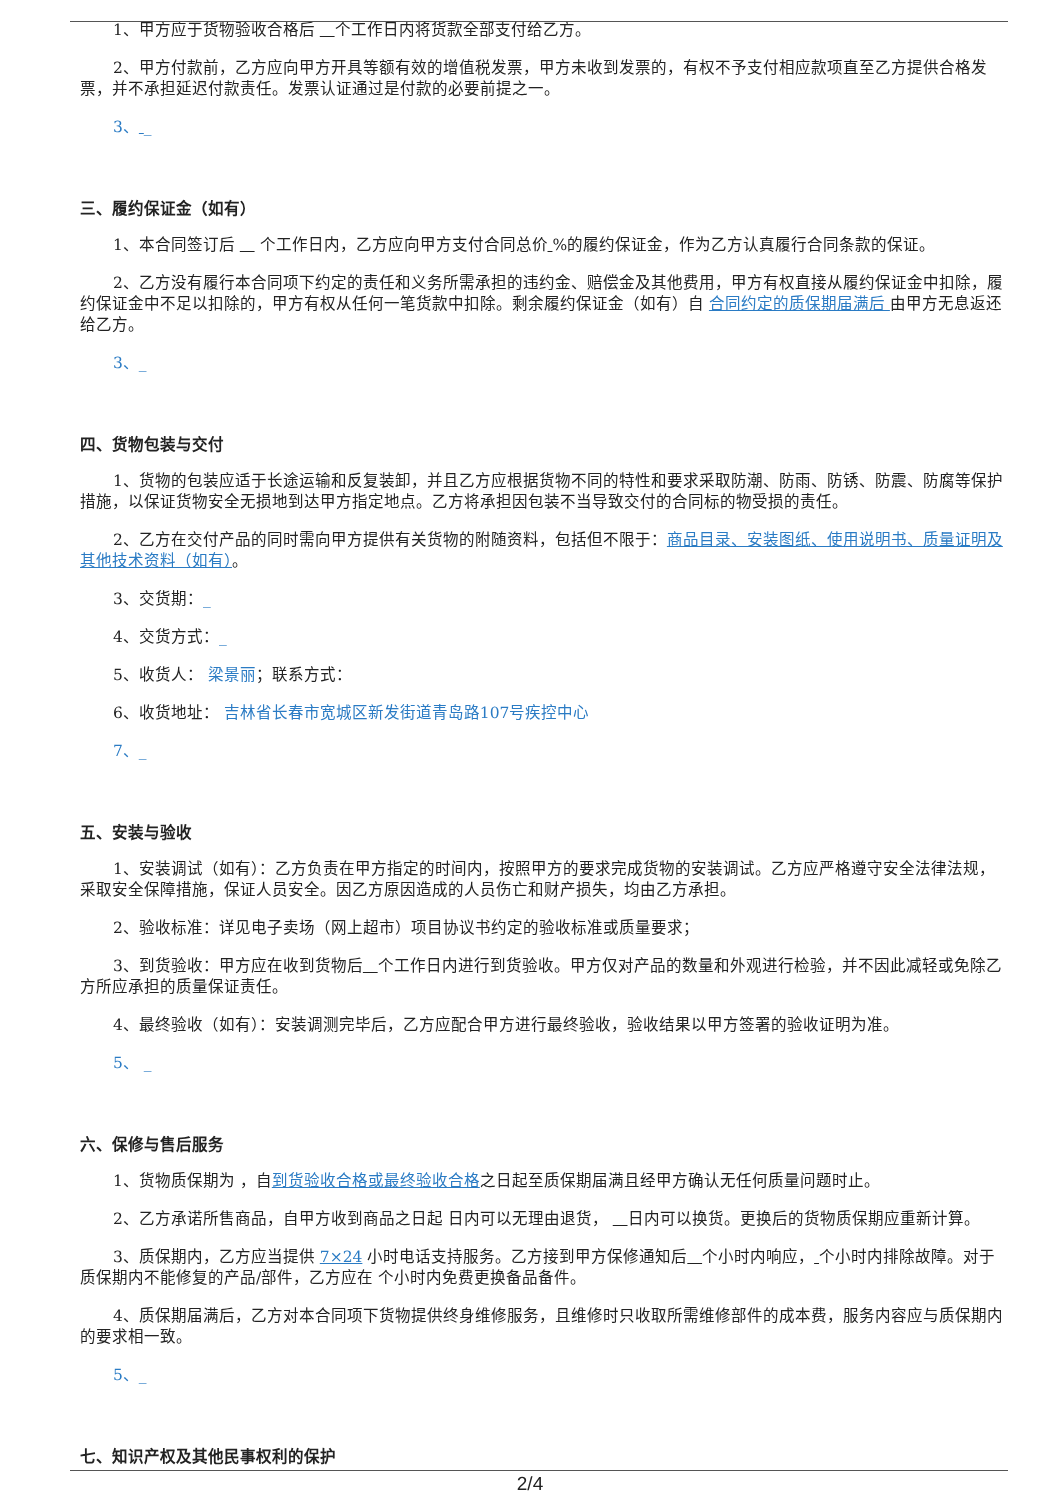1、甲方应于货物验收合格后 个工作日内将货款全部支付给乙方。
2、甲方付款前，乙方应向甲方开具等额有效的增值税发票，甲方未收到发票的，有权不予支付相应款项直至乙方提供合格发票，并不承担延迟付款责任。发票认证通过是付款的必要前提之一。
3、 _
三、履约保证金（如有）
1、本合同签订后 个工作日内，乙方应向甲方支付合同总价 %的履约保证金，作为乙方认真履行合同条款的保证。
2、乙方没有履行本合同项下约定的责任和义务所需承担的违约金、赔偿金及其他费用，甲方有权直接从履约保证金中扣除，履约保证金中不足以扣除的，甲方有权从任何一笔货款中扣除。剩余履约保证金（如有）自 合同约定的质保期届满后 由甲方无息返还给乙方。
3、_
四、货物包装与交付
1、货物的包装应适于长途运输和反复装卸，并且乙方应根据货物不同的特性和要求采取防潮、防雨、防锈、防震、防腐等保护措施，以保证货物安全无损地到达甲方指定地点。乙方将承担因包装不当导致交付的合同标的物受损的责任。
2、乙方在交付产品的同时需向甲方提供有关货物的附随资料，包括但不限于：商品目录、安装图纸、使用说明书、质量证明及其他技术资料（如有）。
3、交货期：_
4、交货方式：_
5、收货人： 梁景丽；联系方式：
6、收货地址： 吉林省长春市宽城区新发街道青岛路107号疾控中心
7、_
五、安装与验收
1、安装调试（如有）：乙方负责在甲方指定的时间内，按照甲方的要求完成货物的安装调试。乙方应严格遵守安全法律法规，采取安全保障措施，保证人员安全。因乙方原因造成的人员伤亡和财产损失，均由乙方承担。
2、验收标准：详见电子卖场（网上超市）项目协议书约定的验收标准或质量要求；
3、到货验收：甲方应在收到货物后 个工作日内进行到货验收。甲方仅对产品的数量和外观进行检验，并不因此减轻或免除乙方所应承担的质量保证责任。
4、最终验收（如有）：安装调测完毕后，乙方应配合甲方进行最终验收，验收结果以甲方签署的验收证明为准。
5、 _
六、保修与售后服务
1、货物质保期为 ，自到货验收合格或最终验收合格之日起至质保期届满且经甲方确认无任何质量问题时止。
2、乙方承诺所售商品，自甲方收到商品之日起 日内可以无理由退货， 日内可以换货。更换后的货物质保期应重新计算。
3、质保期内，乙方应当提供 7×24 小时电话支持服务。乙方接到甲方保修通知后 个小时内响应， 个小时内排除故障。对于质保期内不能修复的产品/部件，乙方应在 个小时内免费更换备品备件。
4、质保期届满后，乙方对本合同项下货物提供终身维修服务，且维修时只收取所需维修部件的成本费，服务内容应与质保期内的要求相一致。
5、_
七、知识产权及其他民事权利的保护
2/4